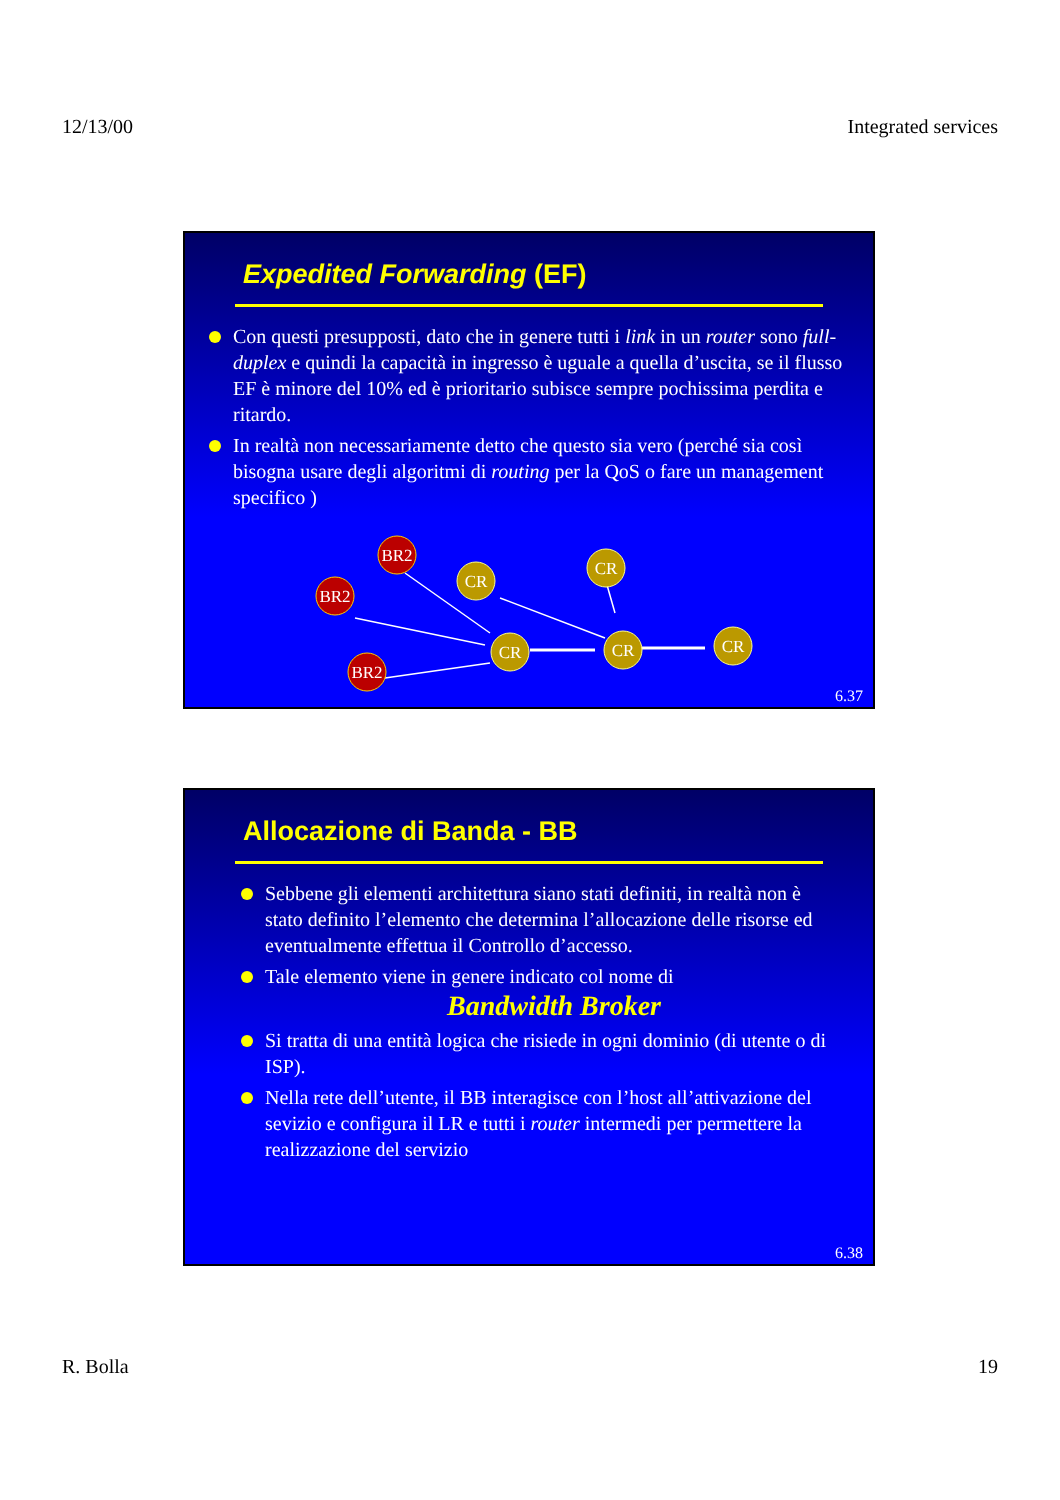12/13/00 Integrated services
Expedited Forwarding (EF)
Con questi presupposti, dato che in genere tutti i link in un router sono full-duplex e quindi la capacità in ingresso è uguale a quella d’uscita, se il flusso EF è minore del 10% ed è prioritario subisce sempre pochissima perdita e ritardo.
In realtà non necessariamente detto che questo sia vero (perché sia così bisogna usare degli algoritmi di routing per la QoS o fare un management specifico )
BR2
BR2
BR2
CR
CR
CR
CR
CR
6.37
Allocazione di Banda - BB
Sebbene gli elementi architettura siano stati definiti, in realtà non è stato definito l’elemento che determina l’allocazione delle risorse ed eventualmente effettua il Controllo d’accesso.
Tale elemento viene in genere indicato col nome di
Bandwidth Broker
Si tratta di una entità logica che risiede in ogni dominio (di utente o di ISP).
Nella rete dell’utente, il BB interagisce con l’host all’attivazione del sevizio e configura il LR e tutti i router intermedi per permettere la realizzazione del servizio
6.38
R. Bolla 19